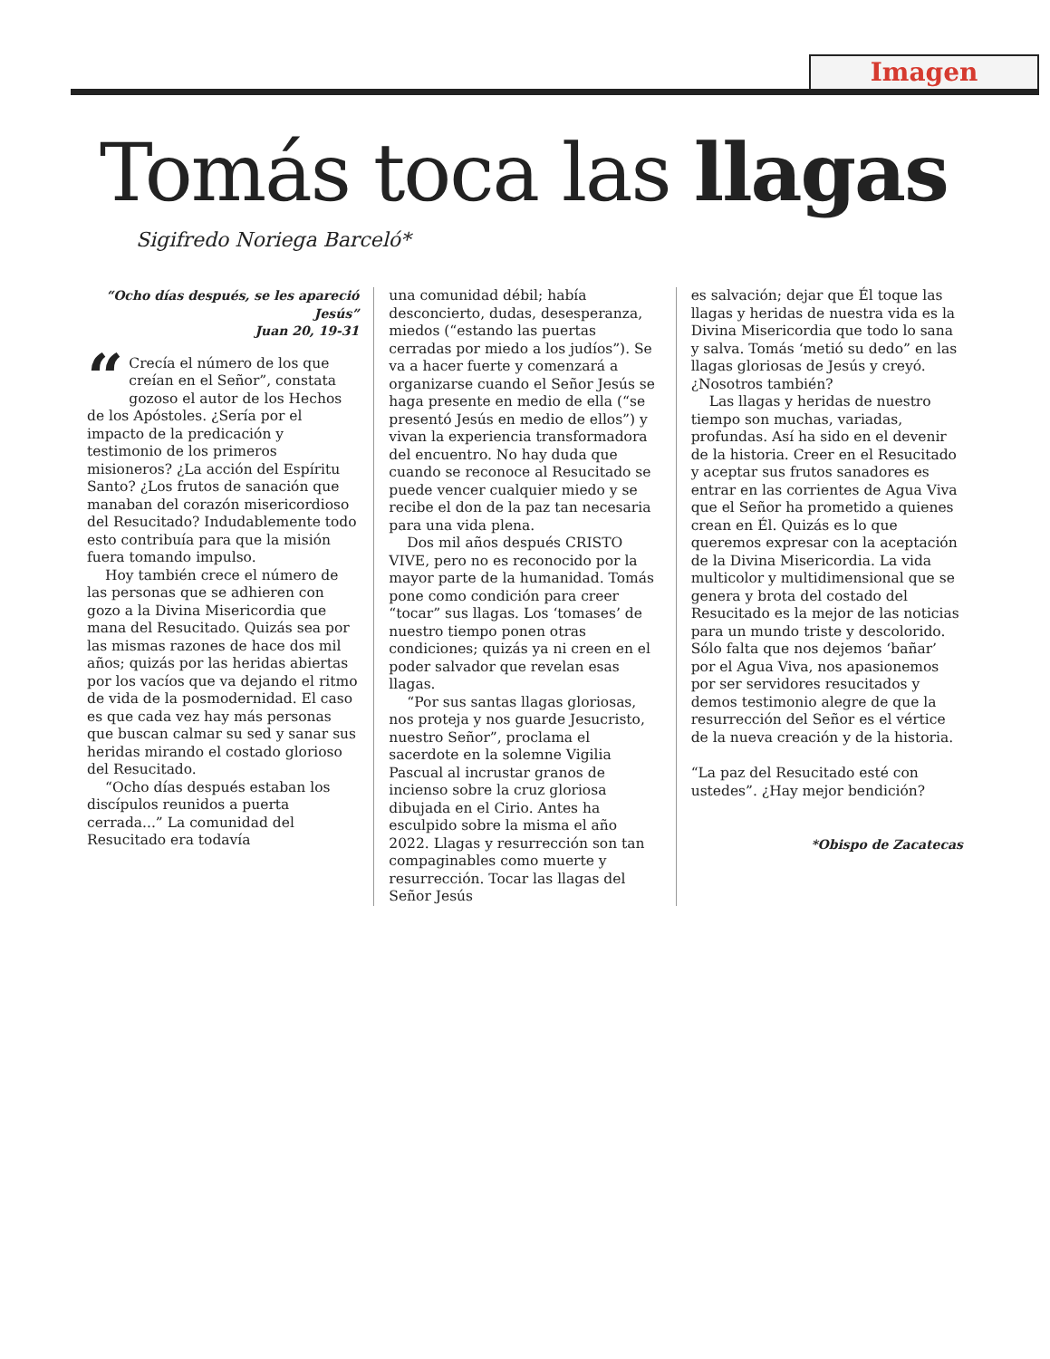Imagen
Tomás toca las llagas
Sigifredo Noriega Barceló*
“Ocho días después, se les apareció Jesús”
Juan 20, 19-31
“Crecía el número de los que creían en el Señor”, constata gozoso el autor de los Hechos de los Apóstoles. ¿Sería por el impacto de la predicación y testimonio de los primeros misioneros? ¿La acción del Espíritu Santo? ¿Los frutos de sanación que manaban del corazón misericordioso del Resucitado? Indudablemente todo esto contribuía para que la misión fuera tomando impulso.
Hoy también crece el número de las personas que se adhieren con gozo a la Divina Misericordia que mana del Resucitado. Quizás sea por las mismas razones de hace dos mil años; quizás por las heridas abiertas por los vacíos que va dejando el ritmo de vida de la posmodernidad. El caso es que cada vez hay más personas que buscan calmar su sed y sanar sus heridas mirando el costado glorioso del Resucitado.
“Ocho días después estaban los discípulos reunidos a puerta cerrada...” La comunidad del Resucitado era todavía
una comunidad débil; había desconcierto, dudas, desesperanza, miedos (“estando las puertas cerradas por miedo a los judíos”). Se va a hacer fuerte y comenzará a organizarse cuando el Señor Jesús se haga presente en medio de ella (“se presentó Jesús en medio de ellos”) y vivan la experiencia transformadora del encuentro. No hay duda que cuando se reconoce al Resucitado se puede vencer cualquier miedo y se recibe el don de la paz tan necesaria para una vida plena.
Dos mil años después CRISTO VIVE, pero no es reconocido por la mayor parte de la humanidad. Tomás pone como condición para creer “tocar” sus llagas. Los ‘tomases’ de nuestro tiempo ponen otras condiciones; quizás ya ni creen en el poder salvador que revelan esas llagas.
“Por sus santas llagas gloriosas, nos proteja y nos guarde Jesucristo, nuestro Señor”, proclama el sacerdote en la solemne Vigilia Pascual al incrustar granos de incienso sobre la cruz gloriosa dibujada en el Cirio. Antes ha esculpido sobre la misma el año 2022. Llagas y resurrección son tan compaginables como muerte y resurrección. Tocar las llagas del Señor Jesús
es salvación; dejar que Él toque las llagas y heridas de nuestra vida es la Divina Misericordia que todo lo sana y salva. Tomás ‘metió su dedo” en las llagas gloriosas de Jesús y creyó. ¿Nosotros también?
Las llagas y heridas de nuestro tiempo son muchas, variadas, profundas. Así ha sido en el devenir de la historia. Creer en el Resucitado y aceptar sus frutos sanadores es entrar en las corrientes de Agua Viva que el Señor ha prometido a quienes crean en Él. Quizás es lo que queremos expresar con la aceptación de la Divina Misericordia. La vida multicolor y multidimensional que se genera y brota del costado del Resucitado es la mejor de las noticias para un mundo triste y descolorido. Sólo falta que nos dejemos ‘bañar’ por el Agua Viva, nos apasionemos por ser servidores resucitados y demos testimonio alegre de que la resurrección del Señor es el vértice de la nueva creación y de la historia.
“La paz del Resucitado esté con ustedes”. ¿Hay mejor bendición?
*Obispo de Zacatecas